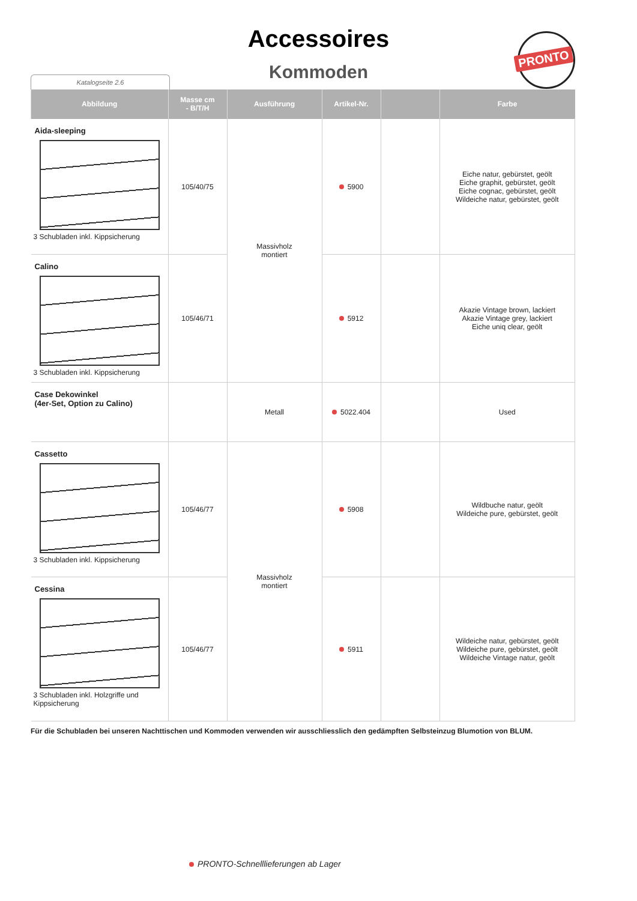Accessoires
Kommoden
Katalogseite 2.6
PRONTO
| Abbildung | Masse cm - B/T/H | Ausführung | Artikel-Nr. | | Farbe |
| --- | --- | --- | --- | --- | --- |
| Aida-sleeping 3 Schubladen inkl. Kippsicherung | 105/40/75 | Massivholz montiert | 5900 | | Eiche natur, gebürstet, geölt Eiche graphit, gebürstet, geölt Eiche cognac, gebürstet, geölt Wildeiche natur, gebürstet, geölt |
| Calino 3 Schubladen inkl. Kippsicherung | 105/46/71 | | 5912 | | Akazie Vintage brown, lackiert Akazie Vintage grey, lackiert Eiche uniq clear, geölt |
| Case Dekowinkel (4er-Set, Option zu Calino) | | Metall | 5022.404 | | Used |
| Cassetto 3 Schubladen inkl. Kippsicherung | 105/46/77 | Massivholz montiert | 5908 | | Wildbuche natur, geölt Wildeiche pure, gebürstet, geölt |
| Cessina 3 Schubladen inkl. Holzgriffe und Kippsicherung | 105/46/77 | | 5911 | | Wildeiche natur, gebürstet, geölt Wildeiche pure, gebürstet, geölt Wildeiche Vintage natur, geölt |
Für die Schubladen bei unseren Nachttischen und Kommoden verwenden wir ausschliesslich den gedämpften Selbsteinzug Blumotion von BLUM.
PRONTO-Schnelllieferungen ab Lager